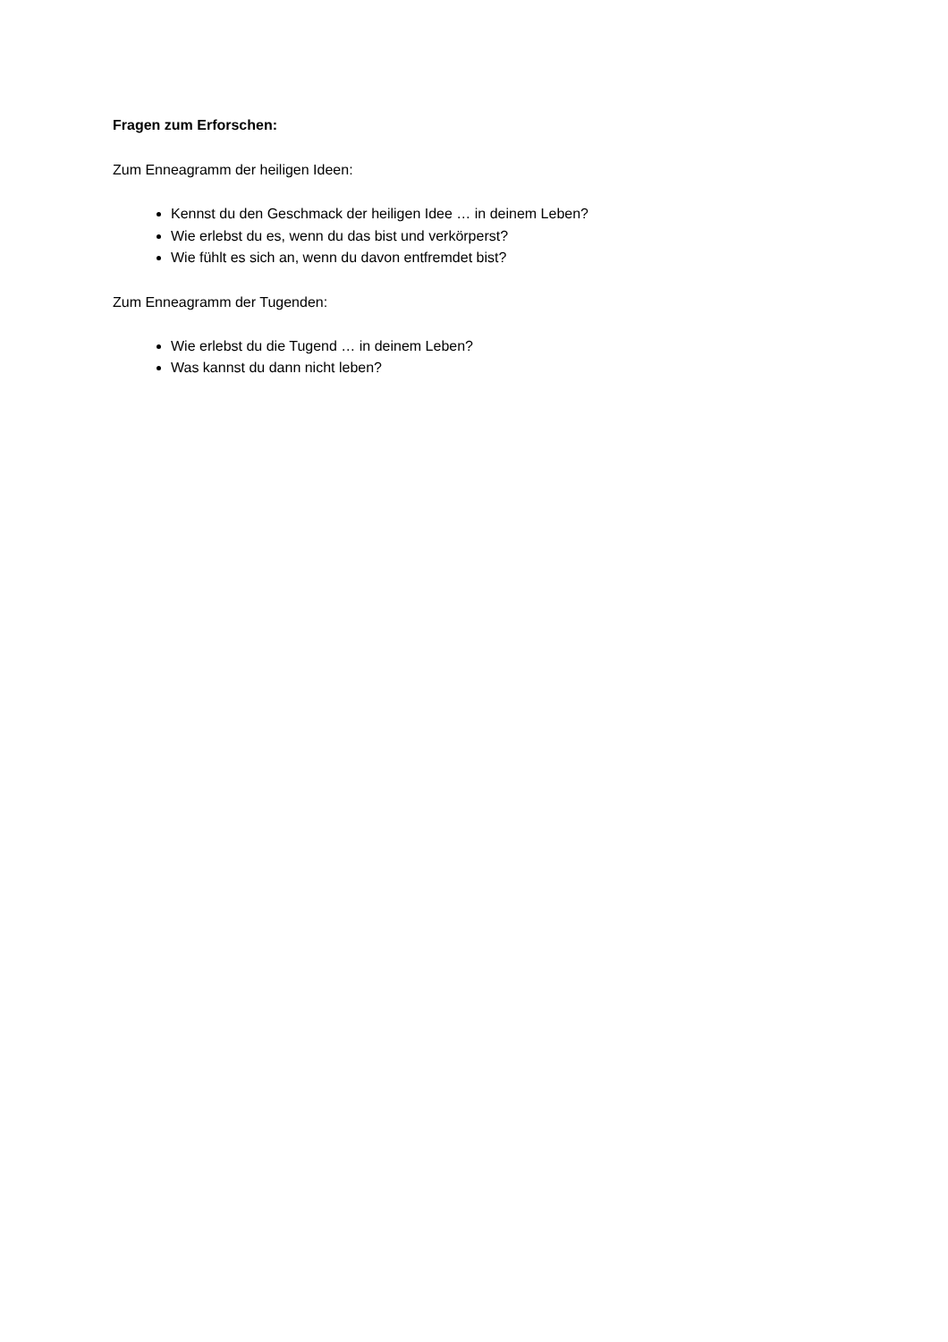Fragen zum Erforschen:
Zum Enneagramm der heiligen Ideen:
Kennst du den Geschmack der heiligen Idee … in deinem Leben?
Wie erlebst du es, wenn du das bist und verkörperst?
Wie fühlt es sich an, wenn du davon entfremdet bist?
Zum Enneagramm der Tugenden:
Wie erlebst du die Tugend … in deinem Leben?
Was kannst du dann nicht leben?